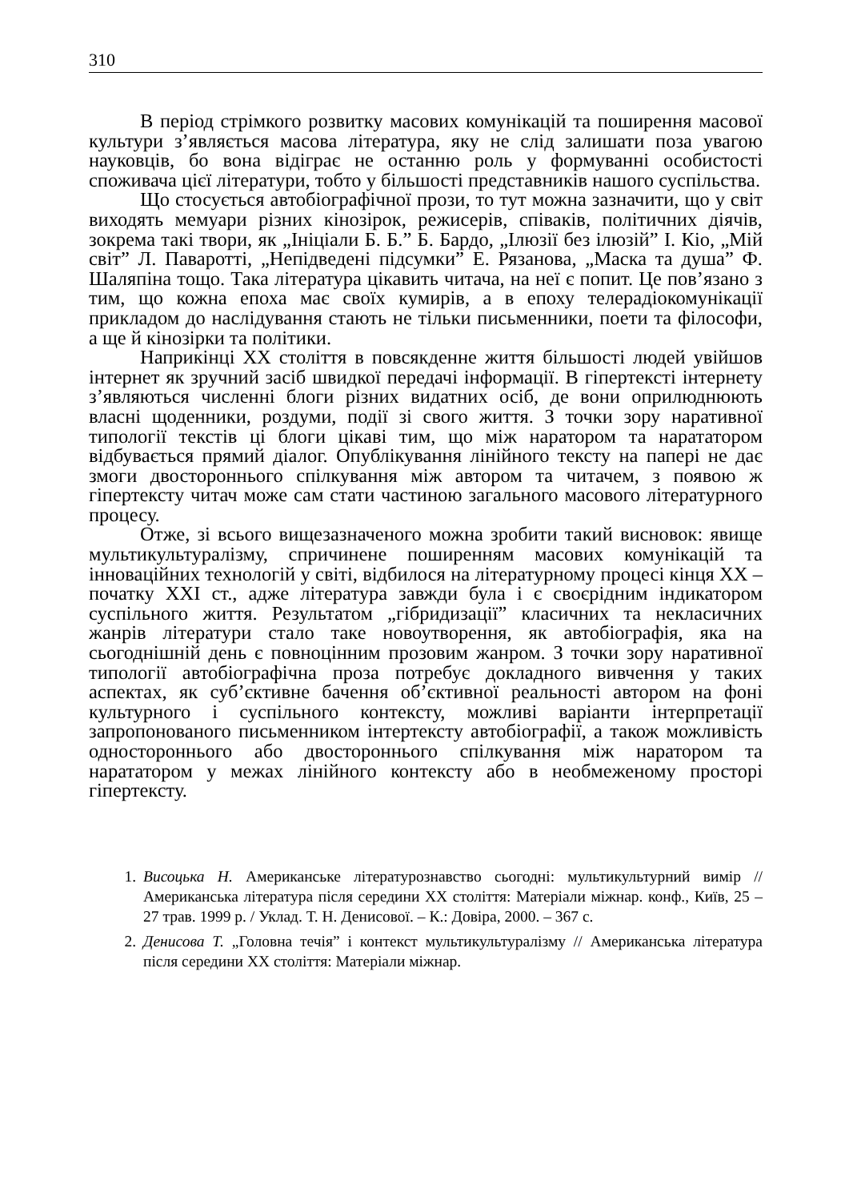310
В період стрімкого розвитку масових комунікацій та поширення масової культури з’являється масова література, яку не слід залишати поза увагою науковців, бо вона відіграє не останню роль у формуванні особистості споживача цієї літератури, тобто у більшості представників нашого суспільства.
Що стосується автобіографічної прози, то тут можна зазначити, що у світ виходять мемуари різних кінозірок, режисерів, співаків, політичних діячів, зокрема такі твори, як „Ініціали Б. Б.” Б. Бардо, „Ілюзії без ілюзій” І. Кіо, „Мій світ” Л. Паваротті, „Непідведені підсумки” Е. Рязанова, „Маска та душа” Ф. Шаляпіна тощо. Така література цікавить читача, на неї є попит. Це пов’язано з тим, що кожна епоха має своїх кумирів, а в епоху телерадіокомунікації прикладом до наслідування стають не тільки письменники, поети та філософи, а ще й кінозірки та політики.
Наприкінці ХХ століття в повсякденне життя більшості людей увійшов інтернет як зручний засіб швидкої передачі інформації. В гіпертексті інтернету з’являються численні блоги різних видатних осіб, де вони оприлюднюють власні щоденники, роздуми, події зі свого життя. З точки зору наративної типології текстів ці блоги цікаві тим, що між наратором та нарататором відбувається прямий діалог. Опублікування лінійного тексту на папері не дає змоги двостороннього спілкування між автором та читачем, з появою ж гіпертексту читач може сам стати частиною загального масового літературного процесу.
Отже, зі всього вищезазначеного можна зробити такий висновок: явище мультикультуралізму, спричинене поширенням масових комунікацій та інноваційних технологій у світі, відбилося на літературному процесі кінця ХХ – початку ХХІ ст., адже література завжди була і є своєрідним індикатором суспільного життя. Результатом „гібридизації” класичних та некласичних жанрів літератури стало таке новоутворення, як автобіографія, яка на сьогоднішній день є повноцінним прозовим жанром. З точки зору наративної типології автобіографічна проза потребує докладного вивчення у таких аспектах, як суб’єктивне бачення об’єктивної реальності автором на фоні культурного і суспільного контексту, можливі варіанти інтерпретації запропонованого письменником інтертексту автобіографії, а також можливість одностороннього або двостороннього спілкування між наратором та нарататором у межах лінійного контексту або в необмеженому просторі гіпертексту.
1. Висоцька Н. Американське літературознавство сьогодні: мультикультурний вимір // Американська література після середини ХХ століття: Матеріали міжнар. конф., Київ, 25 – 27 трав. 1999 р. / Уклад. Т. Н. Денисової. – К.: Довіра, 2000. – 367 с.
2. Денисова Т. „Головна течія” і контекст мультикультуралізму // Американська література після середини ХХ століття: Матеріали міжнар.